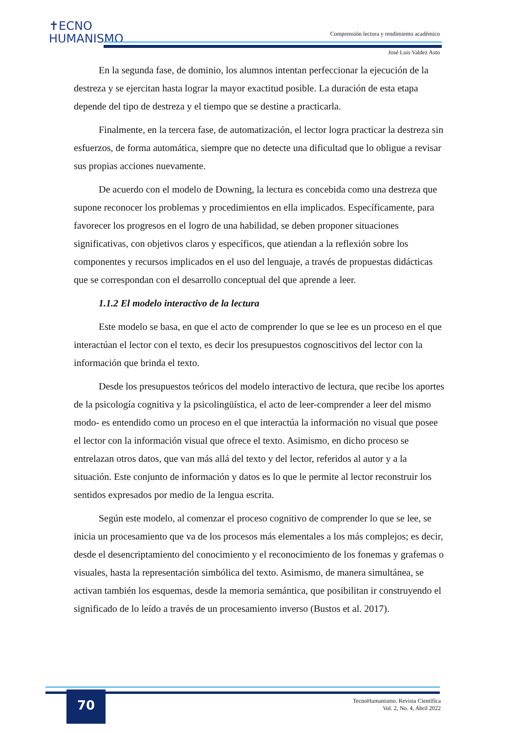✝ECNO
HUMANISMO
Comprensión lectora y rendimiento académico
José Luis Valdez Asto
En la segunda fase, de dominio, los alumnos intentan perfeccionar la ejecución de la destreza y se ejercitan hasta lograr la mayor exactitud posible. La duración de esta etapa depende del tipo de destreza y el tiempo que se destine a practicarla.
Finalmente, en la tercera fase, de automatización, el lector logra practicar la destreza sin esfuerzos, de forma automática, siempre que no detecte una dificultad que lo obligue a revisar sus propias acciones nuevamente.
De acuerdo con el modelo de Downing, la lectura es concebida como una destreza que supone reconocer los problemas y procedimientos en ella implicados. Específicamente, para favorecer los progresos en el logro de una habilidad, se deben proponer situaciones significativas, con objetivos claros y específicos, que atiendan a la reflexión sobre los componentes y recursos implicados en el uso del lenguaje, a través de propuestas didácticas que se correspondan con el desarrollo conceptual del que aprende a leer.
1.1.2 El modelo interactivo de la lectura
Este modelo se basa, en que el acto de comprender lo que se lee es un proceso en el que interactúan el lector con el texto, es decir los presupuestos cognoscitivos del lector con la información que brinda el texto.
Desde los presupuestos teóricos del modelo interactivo de lectura, que recibe los aportes de la psicología cognitiva y la psicolingüística, el acto de leer-comprender a leer del mismo modo- es entendido como un proceso en el que interactúa la información no visual que posee el lector con la información visual que ofrece el texto. Asimismo, en dicho proceso se entrelazan otros datos, que van más allá del texto y del lector, referidos al autor y a la situación. Este conjunto de información y datos es lo que le permite al lector reconstruir los sentidos expresados por medio de la lengua escrita.
Según este modelo, al comenzar el proceso cognitivo de comprender lo que se lee, se inicia un procesamiento que va de los procesos más elementales a los más complejos; es decir, desde el desencriptamiento del conocimiento y el reconocimiento de los fonemas y grafemas o visuales, hasta la representación simbólica del texto. Asimismo, de manera simultánea, se activan también los esquemas, desde la memoria semántica, que posibilitan ir construyendo el significado de lo leído a través de un procesamiento inverso (Bustos et al. 2017).
70
TecnoHumanismo. Revista Científica
Vol. 2, No. 4, Abril 2022